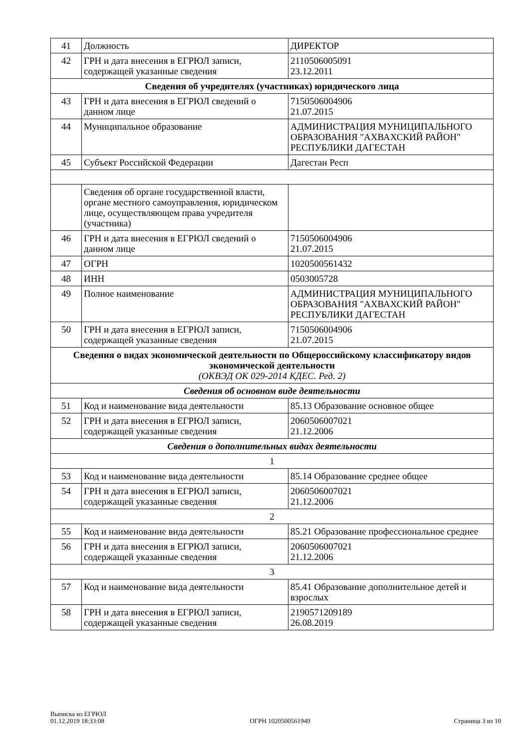| 41 | Должность | ДИРЕКТОР |
| 42 | ГРН и дата внесения в ЕГРЮЛ записи, содержащей указанные сведения | 2110506005091 23.12.2011 |
| Сведения об учредителях (участниках) юридического лица | | |
| 43 | ГРН и дата внесения в ЕГРЮЛ сведений о данном лице | 7150506004906 21.07.2015 |
| 44 | Муниципальное образование | АДМИНИСТРАЦИЯ МУНИЦИПАЛЬНОГО ОБРАЗОВАНИЯ "АХВАХСКИЙ РАЙОН" РЕСПУБЛИКИ ДАГЕСТАН |
| 45 | Субъект Российской Федерации | Дагестан Респ |
| | Сведения об органе государственной власти, органе местного самоуправления, юридическом лице, осуществляющем права учредителя (участника) | |
| 46 | ГРН и дата внесения в ЕГРЮЛ сведений о данном лице | 7150506004906 21.07.2015 |
| 47 | ОГРН | 1020500561432 |
| 48 | ИНН | 0503005728 |
| 49 | Полное наименование | АДМИНИСТРАЦИЯ МУНИЦИПАЛЬНОГО ОБРАЗОВАНИЯ "АХВАХСКИЙ РАЙОН" РЕСПУБЛИКИ ДАГЕСТАН |
| 50 | ГРН и дата внесения в ЕГРЮЛ записи, содержащей указанные сведения | 7150506004906 21.07.2015 |
| Сведения о видах экономической деятельности по Общероссийскому классификатору видов экономической деятельности (ОКВЭД ОК 029-2014 КДЕС. Ред. 2) | | |
| Сведения об основном виде деятельности | | |
| 51 | Код и наименование вида деятельности | 85.13 Образование основное общее |
| 52 | ГРН и дата внесения в ЕГРЮЛ записи, содержащей указанные сведения | 2060506007021 21.12.2006 |
| Сведения о дополнительных видах деятельности | | |
| 1 | | |
| 53 | Код и наименование вида деятельности | 85.14 Образование среднее общее |
| 54 | ГРН и дата внесения в ЕГРЮЛ записи, содержащей указанные сведения | 2060506007021 21.12.2006 |
| 2 | | |
| 55 | Код и наименование вида деятельности | 85.21 Образование профессиональное среднее |
| 56 | ГРН и дата внесения в ЕГРЮЛ записи, содержащей указанные сведения | 2060506007021 21.12.2006 |
| 3 | | |
| 57 | Код и наименование вида деятельности | 85.41 Образование дополнительное детей и взрослых |
| 58 | ГРН и дата внесения в ЕГРЮЛ записи, содержащей указанные сведения | 2190571209189 26.08.2019 |
Выписка из ЕГРЮЛ
01.12.2019 18:33:08
ОГРН 1020500561949
Страница 3 из 10